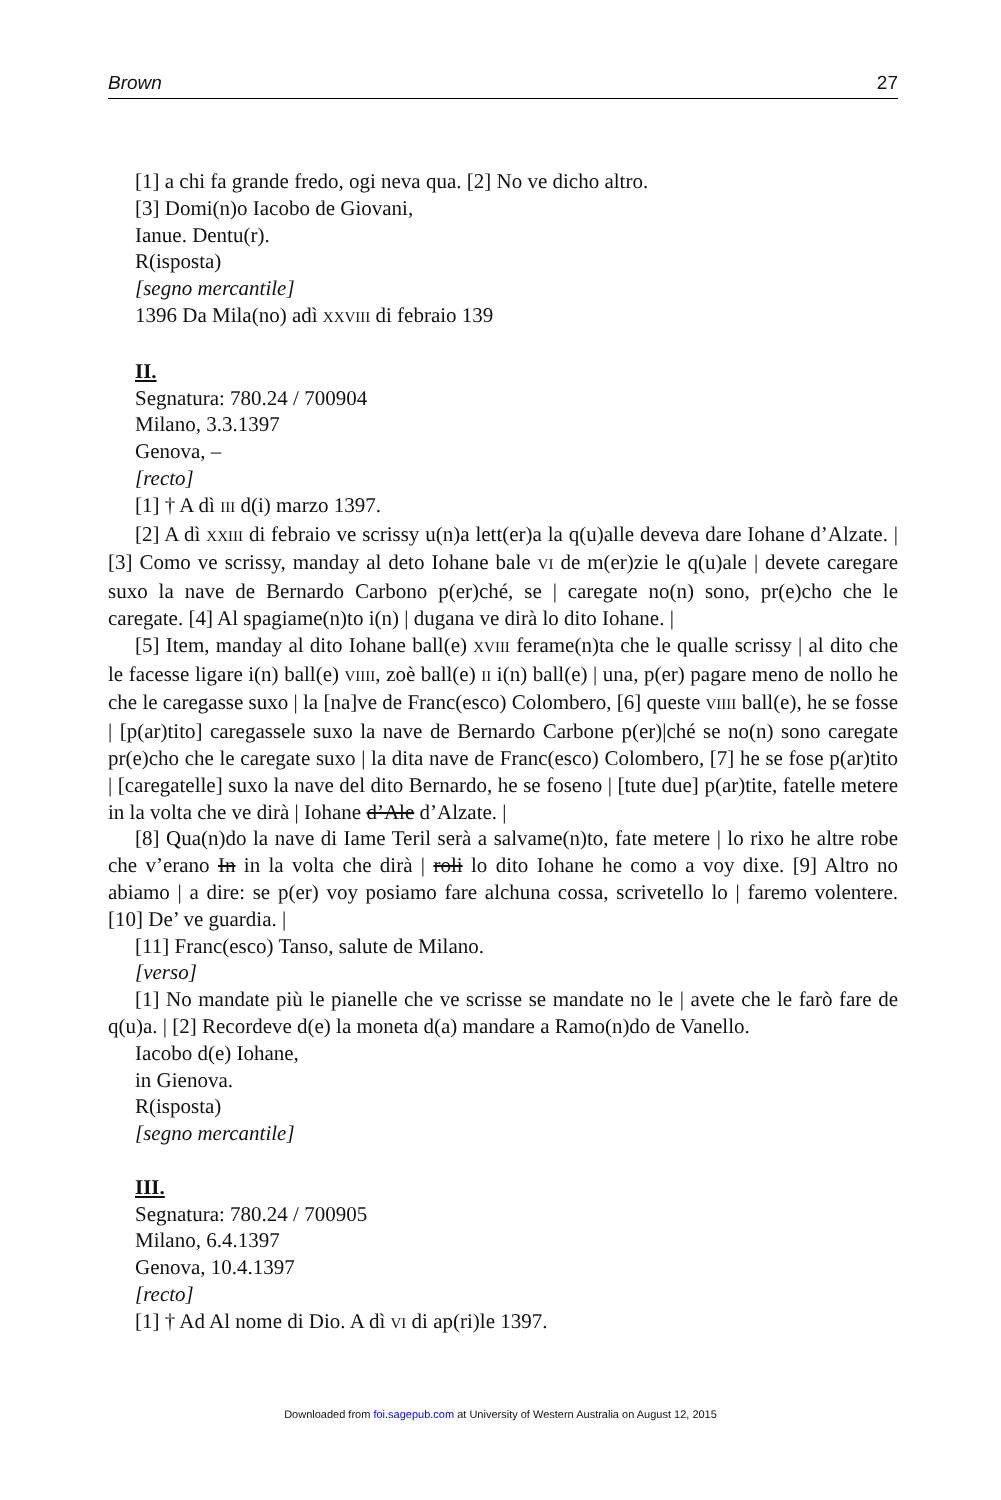Brown 27
[1] a chi fa grande fredo, ogi neva qua. [2] No ve dicho altro.
[3] Domi(n)o Iacobo de Giovani,
Ianue. Dentu(r).
R(isposta)
[segno mercantile]
1396 Da Mila(no) adì XXVIII di febraio 139
II.
Segnatura: 780.24 / 700904
Milano, 3.3.1397
Genova, –
[recto]
[1] † A dì III d(i) marzo 1397.
[2] A dì XXIII di febraio ve scrissy u(n)a lett(er)a la q(u)alle deveva dare Iohane d’Alzate. | [3] Como ve scrissy, manday al deto Iohane bale VI de m(er)zie le q(u)ale | devete caregare suxo la nave de Bernardo Carbono p(er)ché, se | caregate no(n) sono, pr(e)cho che le caregate. [4] Al spagiame(n)to i(n) | dugana ve dirà lo dito Iohane. |
[5] Item, manday al dito Iohane ball(e) XVIII ferame(n)ta che le qualle scrissy | al dito che le facesse ligare i(n) ball(e) VIIII, zoè ball(e) II i(n) ball(e) | una, p(er) pagare meno de nollo he che le caregasse suxo | la [na]ve de Franc(esco) Colombero, [6] queste VIIII ball(e), he se fosse | [p(ar)tito] caregassele suxo la nave de Bernardo Carbone p(er)|ché se no(n) sono caregate pr(e)cho che le caregate suxo | la dita nave de Franc(esco) Colombero, [7] he se fose p(ar)tito | [caregatelle] suxo la nave del dito Bernardo, he se foseno | [tute due] p(ar)tite, fatelle metere in la volta che ve dirà | Iohane d’Ale d’Alzate. |
[8] Qua(n)do la nave di Iame Teril serà a salvame(n)to, fate metere | lo rixo he altre robe che v’erano In in la volta che dirà | roli lo dito Iohane he como a voy dixe. [9] Altro no abiamo | a dire: se p(er) voy posiamo fare alchuna cossa, scrivetello lo | faremo volentere. [10] De’ ve guardia. |
[11] Franc(esco) Tanso, salute de Milano.
[verso]
[1] No mandate più le pianelle che ve scrisse se mandate no le | avete che le farò fare de q(u)a. | [2] Recordeve d(e) la moneta d(a) mandare a Ramo(n)do de Vanello.
Iacobo d(e) Iohane,
in Gienova.
R(isposta)
[segno mercantile]
III.
Segnatura: 780.24 / 700905
Milano, 6.4.1397
Genova, 10.4.1397
[recto]
[1] † Ad Al nome di Dio. A dì VI di ap(ri)le 1397.
Downloaded from foi.sagepub.com at University of Western Australia on August 12, 2015